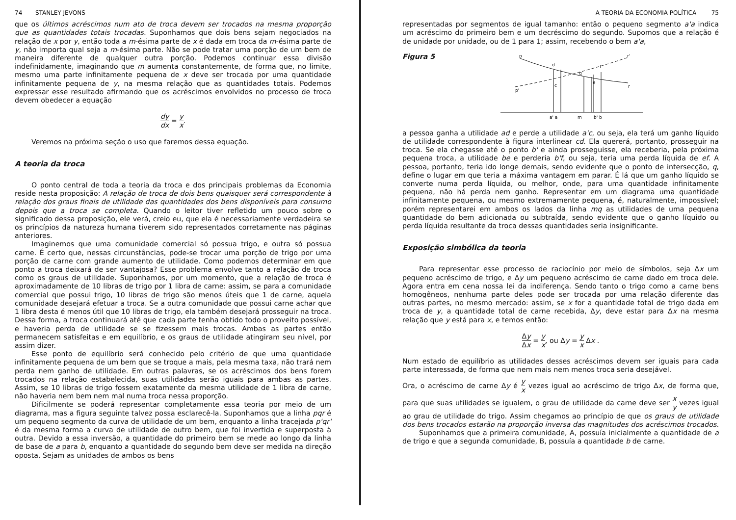74 STANLEY JEVONS
que os últimos acréscimos num ato de troca devem ser trocados na mesma proporção que as quantidades totais trocadas. Suponhamos que dois bens sejam negociados na relação de x por y, então toda a m-ésima parte de x é dada em troca da m-ésima parte de y, não importa qual seja a m-ésima parte. Não se pode tratar uma porção de um bem de maneira diferente de qualquer outra porção. Podemos continuar essa divisão indefinidamente, imaginando que m aumenta constantemente, de forma que, no limite, mesmo uma parte infinitamente pequena de x deve ser trocada por uma quantidade infinitamente pequena de y, na mesma relação que as quantidades totais. Podemos expressar esse resultado afirmando que os acréscimos envolvidos no processo de troca devem obedecer a equação
dy dx = y x.
Veremos na próxima seção o uso que faremos dessa equação.
A teoria da troca
O ponto central de toda a teoria da troca e dos principais problemas da Economia reside nesta proposição: A relação de troca de dois bens quaisquer será correspondente à relação dos graus finais de utilidade das quantidades dos bens disponíveis para consumo depois que a troca se completa. Quando o leitor tiver refletido um pouco sobre o significado dessa proposição, ele verá, creio eu, que ela é necessariamente verdadeira se os princípios da natureza humana tiverem sido representados corretamente nas páginas anteriores.
Imaginemos que uma comunidade comercial só possua trigo, e outra só possua carne. É certo que, nessas circunstâncias, pode-se trocar uma porção de trigo por uma porção de carne com grande aumento de utilidade. Como podemos determinar em que ponto a troca deixará de ser vantajosa? Esse problema envolve tanto a relação de troca como os graus de utilidade. Suponhamos, por um momento, que a relação de troca é aproximadamente de 10 libras de trigo por 1 libra de carne: assim, se para a comunidade comercial que possui trigo, 10 libras de trigo são menos úteis que 1 de carne, aquela comunidade desejará efetuar a troca. Se a outra comunidade que possui carne achar que 1 libra desta é menos útil que 10 libras de trigo, ela também desejará prosseguir na troca. Dessa forma, a troca continuará até que cada parte tenha obtido todo o proveito possível, e haveria perda de utilidade se se fizessem mais trocas. Ambas as partes então permanecem satisfeitas e em equilíbrio, e os graus de utilidade atingiram seu nível, por assim dizer.
Esse ponto de equilíbrio será conhecido pelo critério de que uma quantidade infinitamente pequena de um bem que se troque a mais, pela mesma taxa, não trará nem perda nem ganho de utilidade. Em outras palavras, se os acréscimos dos bens forem trocados na relação estabelecida, suas utilidades serão iguais para ambas as partes. Assim, se 10 libras de trigo fossem exatamente da mesma utilidade de 1 libra de carne, não haveria nem bem nem mal numa troca nessa proporção.
Dificilmente se poderá representar completamente essa teoria por meio de um diagrama, mas a figura seguinte talvez possa esclarecê-la. Suponhamos que a linha pqr é um pequeno segmento da curva de utilidade de um bem, enquanto a linha tracejada p'qr' é da mesma forma a curva de utilidade de outro bem, que foi invertida e superposta à outra. Devido a essa inversão, a quantidade do primeiro bem se mede ao longo da linha de base de a para b, enquanto a quantidade do segundo bem deve ser medida na direção oposta. Sejam as unidades de ambos os bens
A TEORIA DA ECONOMIA POLÍTICA 75
representadas por segmentos de igual tamanho: então o pequeno segmento a'a indica um acréscimo do primeiro bem e um decréscimo do segundo. Supomos que a relação é de unidade por unidade, ou de 1 para 1; assim, recebendo o bem a'a,
Figura 5
p
d
q
f
r'
p'
c
e
r
a' a
m
b' b
a pessoa ganha a utilidade ad e perde a utilidade a'c, ou seja, ela terá um ganho líquido de utilidade correspondente à figura interlinear cd. Ela quererá, portanto, prosseguir na troca. Se ela chegasse até o ponto b' e ainda prosseguisse, ela receberia, pela próxima pequena troca, a utilidade be e perderia b'f, ou seja, teria uma perda líquida de ef. A pessoa, portanto, teria ido longe demais, sendo evidente que o ponto de intersecção, q, define o lugar em que teria a máxima vantagem em parar. É lá que um ganho líquido se converte numa perda líquida, ou melhor, onde, para uma quantidade infinitamente pequena, não há perda nem ganho. Representar em um diagrama uma quantidade infinitamente pequena, ou mesmo extremamente pequena, é, naturalmente, impossível; porém representarei em ambos os lados da linha mq as utilidades de uma pequena quantidade do bem adicionada ou subtraída, sendo evidente que o ganho líquido ou perda líquida resultante da troca dessas quantidades seria insignificante.
Exposição simbólica da teoria
Para representar esse processo de raciocínio por meio de símbolos, seja Δx um pequeno acréscimo de trigo, e Δy um pequeno acréscimo de carne dado em troca dele. Agora entra em cena nossa lei da indiferença. Sendo tanto o trigo como a carne bens homogêneos, nenhuma parte deles pode ser trocada por uma relação diferente das outras partes, no mesmo mercado: assim, se x for a quantidade total de trigo dada em troca de y, a quantidade total de carne recebida, Δy, deve estar para Δx na mesma relação que y está para x, e temos então:
Δy Δx = y x, ou Δy = y x Δx .
Num estado de equilíbrio as utilidades desses acréscimos devem ser iguais para cada parte interessada, de forma que nem mais nem menos troca seria desejável.
Ora, o acréscimo de carne Δy é y x vezes igual ao acréscimo de trigo Δx, de forma que, para que suas utilidades se igualem, o grau de utilidade da carne deve ser x y vezes igual ao grau de utilidade do trigo. Assim chegamos ao princípio de que os graus de utilidade dos bens trocados estarão na proporção inversa das magnitudes dos acréscimos trocados.
Suponhamos que a primeira comunidade, A, possuía inicialmente a quantidade de a de trigo e que a segunda comunidade, B, possuía a quantidade b de carne.